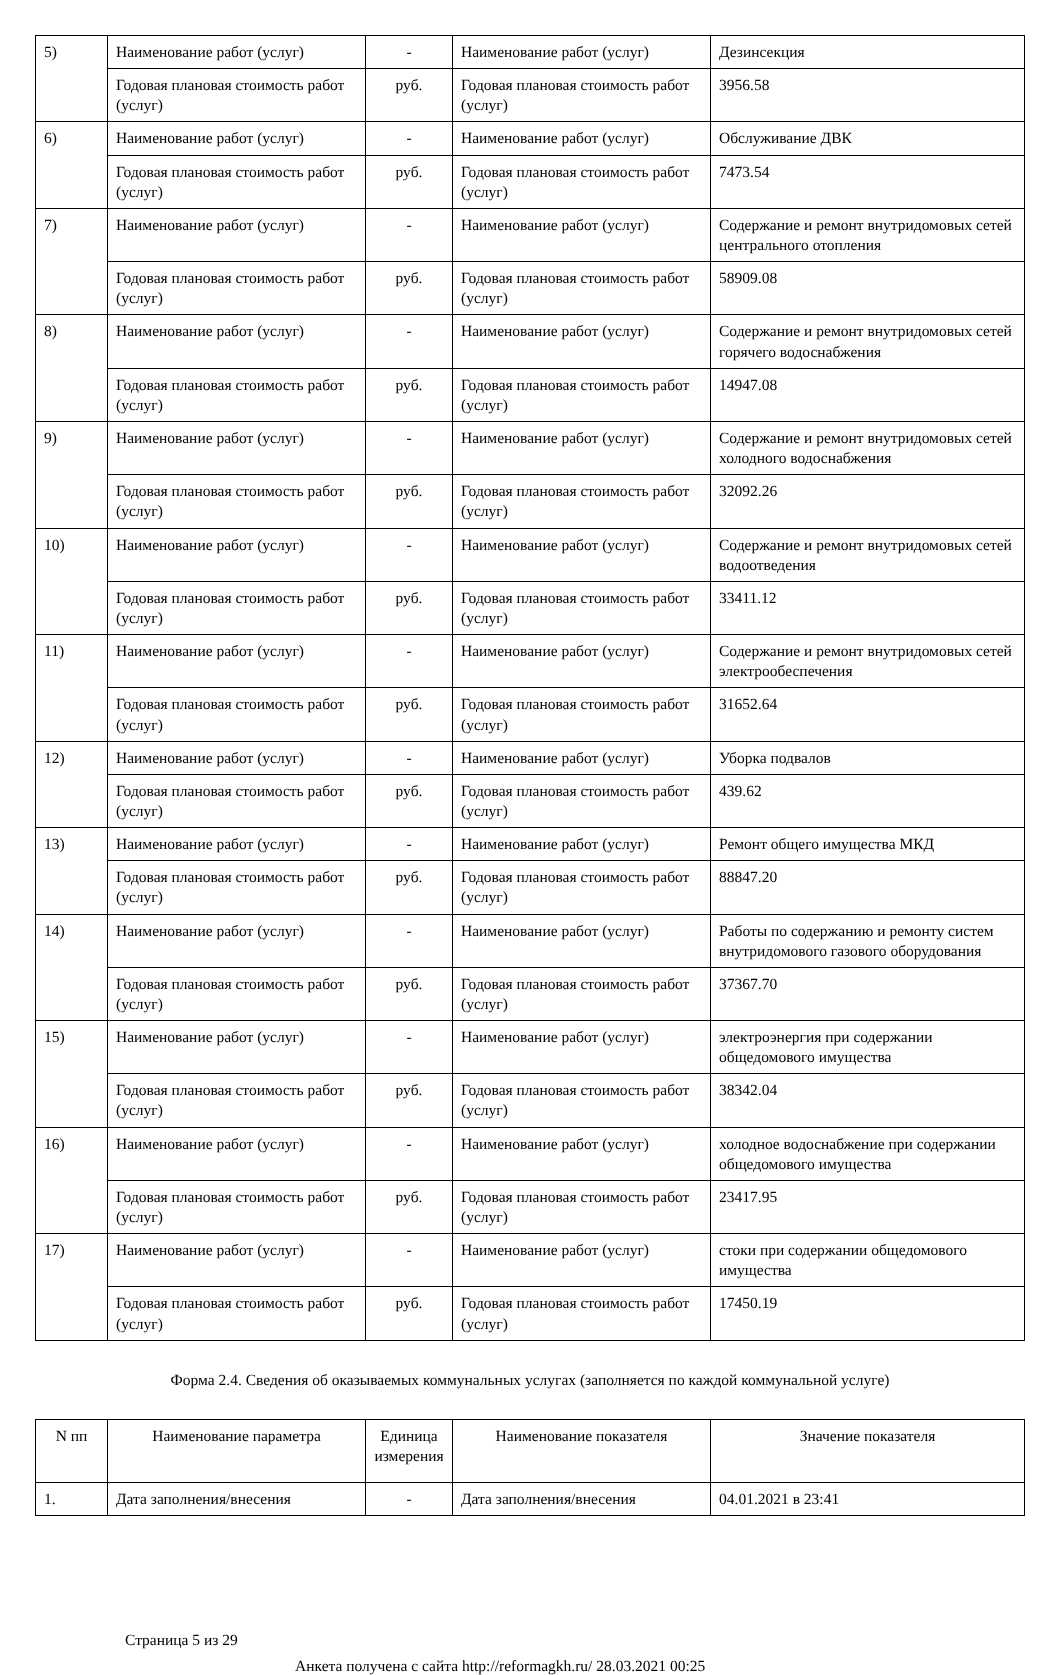| 5) | Наименование работ (услуг) | - | Наименование работ (услуг) | Дезинсекция |
| | Годовая плановая стоимость работ (услуг) | руб. | Годовая плановая стоимость работ (услуг) | 3956.58 |
| 6) | Наименование работ (услуг) | - | Наименование работ (услуг) | Обслуживание ДВК |
| | Годовая плановая стоимость работ (услуг) | руб. | Годовая плановая стоимость работ (услуг) | 7473.54 |
| 7) | Наименование работ (услуг) | - | Наименование работ (услуг) | Содержание и ремонт внутридомовых сетей центрального отопления |
| | Годовая плановая стоимость работ (услуг) | руб. | Годовая плановая стоимость работ (услуг) | 58909.08 |
| 8) | Наименование работ (услуг) | - | Наименование работ (услуг) | Содержание и ремонт внутридомовых сетей горячего водоснабжения |
| | Годовая плановая стоимость работ (услуг) | руб. | Годовая плановая стоимость работ (услуг) | 14947.08 |
| 9) | Наименование работ (услуг) | - | Наименование работ (услуг) | Содержание и ремонт внутридомовых сетей холодного водоснабжения |
| | Годовая плановая стоимость работ (услуг) | руб. | Годовая плановая стоимость работ (услуг) | 32092.26 |
| 10) | Наименование работ (услуг) | - | Наименование работ (услуг) | Содержание и ремонт внутридомовых сетей водоотведения |
| | Годовая плановая стоимость работ (услуг) | руб. | Годовая плановая стоимость работ (услуг) | 33411.12 |
| 11) | Наименование работ (услуг) | - | Наименование работ (услуг) | Содержание и ремонт внутридомовых сетей электрообеспечения |
| | Годовая плановая стоимость работ (услуг) | руб. | Годовая плановая стоимость работ (услуг) | 31652.64 |
| 12) | Наименование работ (услуг) | - | Наименование работ (услуг) | Уборка подвалов |
| | Годовая плановая стоимость работ (услуг) | руб. | Годовая плановая стоимость работ (услуг) | 439.62 |
| 13) | Наименование работ (услуг) | - | Наименование работ (услуг) | Ремонт общего имущества МКД |
| | Годовая плановая стоимость работ (услуг) | руб. | Годовая плановая стоимость работ (услуг) | 88847.20 |
| 14) | Наименование работ (услуг) | - | Наименование работ (услуг) | Работы по содержанию и ремонту систем внутридомового газового оборудования |
| | Годовая плановая стоимость работ (услуг) | руб. | Годовая плановая стоимость работ (услуг) | 37367.70 |
| 15) | Наименование работ (услуг) | - | Наименование работ (услуг) | электроэнергия при содержании общедомового имущества |
| | Годовая плановая стоимость работ (услуг) | руб. | Годовая плановая стоимость работ (услуг) | 38342.04 |
| 16) | Наименование работ (услуг) | - | Наименование работ (услуг) | холодное водоснабжение при содержании общедомового имущества |
| | Годовая плановая стоимость работ (услуг) | руб. | Годовая плановая стоимость работ (услуг) | 23417.95 |
| 17) | Наименование работ (услуг) | - | Наименование работ (услуг) | стоки при содержании общедомового имущества |
| | Годовая плановая стоимость работ (услуг) | руб. | Годовая плановая стоимость работ (услуг) | 17450.19 |
Форма 2.4. Сведения об оказываемых коммунальных услугах (заполняется по каждой коммунальной услуге)
| N пп | Наименование параметра | Единица измерения | Наименование показателя | Значение показателя |
| --- | --- | --- | --- | --- |
| 1. | Дата заполнения/внесения | - | Дата заполнения/внесения | 04.01.2021 в 23:41 |
Страница 5 из 29
Анкета получена с сайта http://reformagkh.ru/ 28.03.2021 00:25